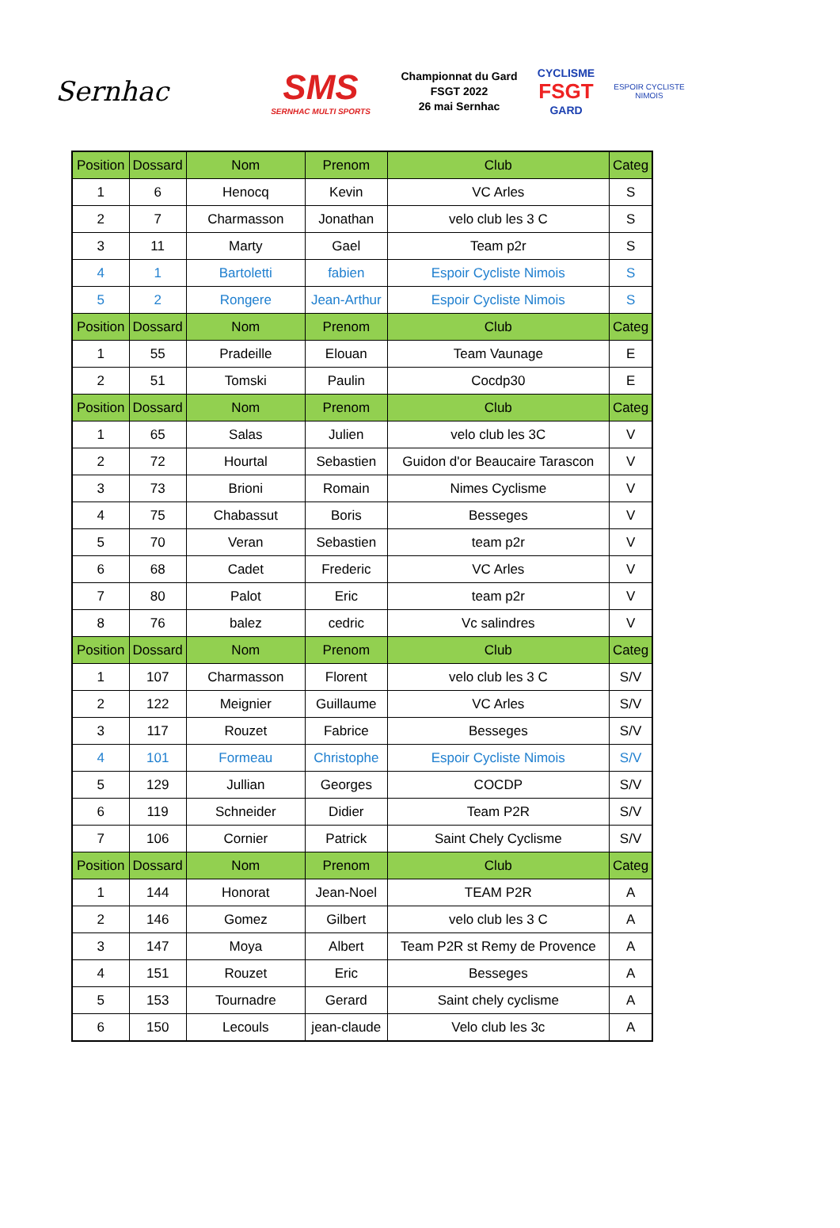Sernhac
SMS
SERNHAC MULTI SPORTS
Championnat du Gard
FSGT 2022
26 mai Sernhac
CYCLISME
FSGT
GARD
ESPOIR CYCLISTE NIMOIS
| Position | Dossard | Nom | Prenom | Club | Categ |
| --- | --- | --- | --- | --- | --- |
| 1 | 6 | Henocq | Kevin | VC Arles | S |
| 2 | 7 | Charmasson | Jonathan | velo club les 3 C | S |
| 3 | 11 | Marty | Gael | Team p2r | S |
| 4 | 1 | Bartoletti | fabien | Espoir Cycliste Nimois | S |
| 5 | 2 | Rongere | Jean-Arthur | Espoir Cycliste Nimois | S |
| Position | Dossard | Nom | Prenom | Club | Categ |
| 1 | 55 | Pradeille | Elouan | Team Vaunage | E |
| 2 | 51 | Tomski | Paulin | Cocdp30 | E |
| Position | Dossard | Nom | Prenom | Club | Categ |
| 1 | 65 | Salas | Julien | velo club les 3C | V |
| 2 | 72 | Hourtal | Sebastien | Guidon d'or Beaucaire Tarascon | V |
| 3 | 73 | Brioni | Romain | Nimes Cyclisme | V |
| 4 | 75 | Chabassut | Boris | Besseges | V |
| 5 | 70 | Veran | Sebastien | team p2r | V |
| 6 | 68 | Cadet | Frederic | VC Arles | V |
| 7 | 80 | Palot | Eric | team p2r | V |
| 8 | 76 | balez | cedric | Vc salindres | V |
| Position | Dossard | Nom | Prenom | Club | Categ |
| 1 | 107 | Charmasson | Florent | velo club les 3 C | S/V |
| 2 | 122 | Meignier | Guillaume | VC Arles | S/V |
| 3 | 117 | Rouzet | Fabrice | Besseges | S/V |
| 4 | 101 | Formeau | Christophe | Espoir Cycliste Nimois | S/V |
| 5 | 129 | Jullian | Georges | COCDP | S/V |
| 6 | 119 | Schneider | Didier | Team P2R | S/V |
| 7 | 106 | Cornier | Patrick | Saint Chely Cyclisme | S/V |
| Position | Dossard | Nom | Prenom | Club | Categ |
| 1 | 144 | Honorat | Jean-Noel | TEAM P2R | A |
| 2 | 146 | Gomez | Gilbert | velo club les 3 C | A |
| 3 | 147 | Moya | Albert | Team P2R st Remy de Provence | A |
| 4 | 151 | Rouzet | Eric | Besseges | A |
| 5 | 153 | Tournadre | Gerard | Saint chely cyclisme | A |
| 6 | 150 | Lecouls | jean-claude | Velo club les 3c | A |